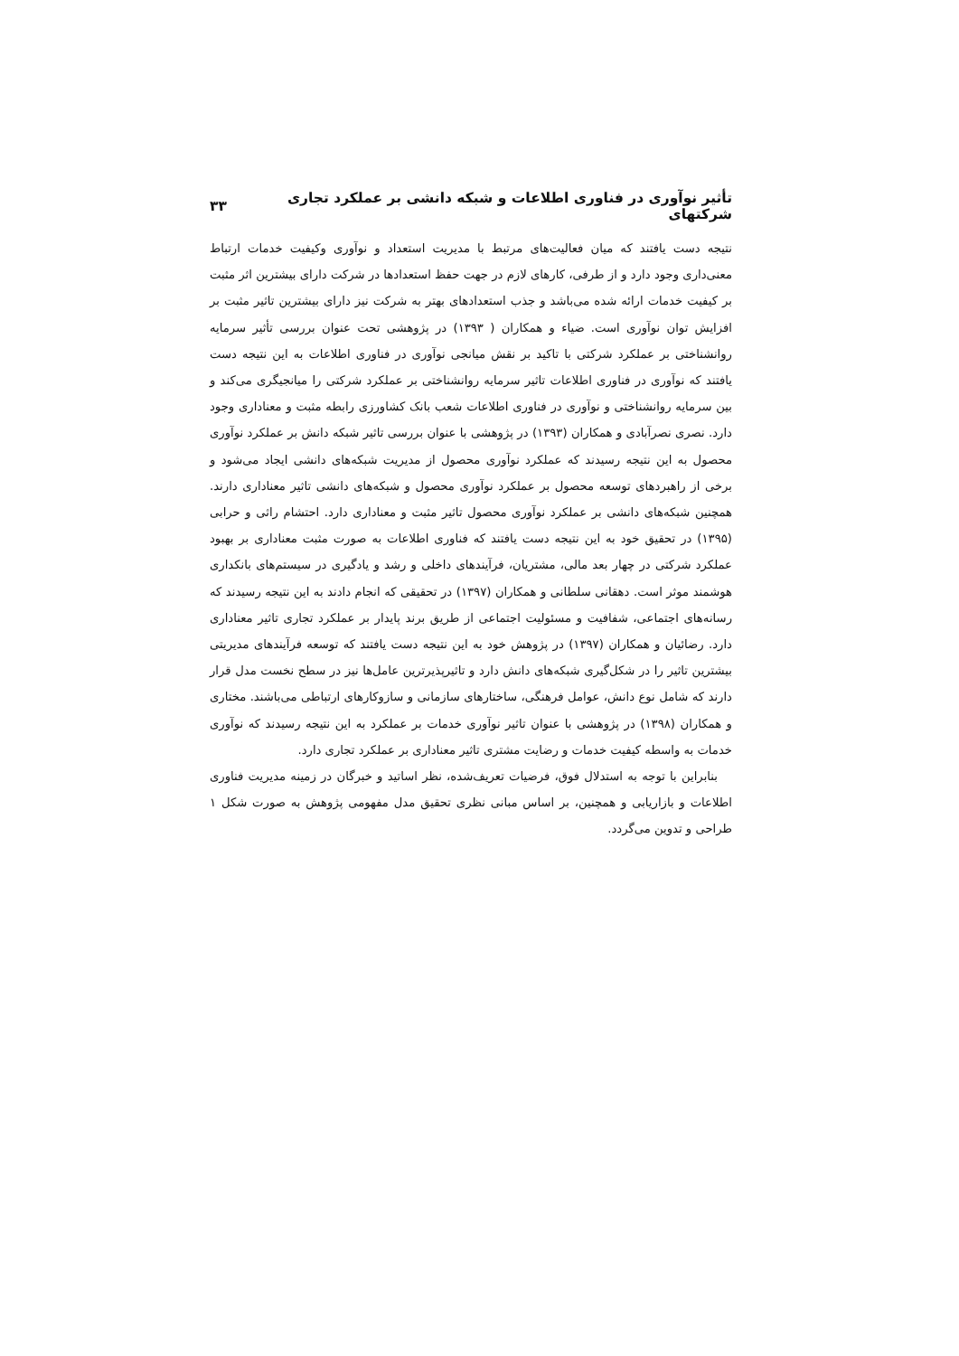تأثیر نوآوری در فناوری اطلاعات و شبکه دانشی بر عملکرد تجاری شرکتهای ۳۳
نتیجه دست یافتند که میان فعالیت‌های مرتبط با مدیریت استعداد و نوآوری وکیفیت خدمات ارتباط معنی‌داری وجود دارد و از طرفی، کارهای لازم در جهت حفظ استعدادها در شرکت دارای بیشترین اثر مثبت بر کیفیت خدمات ارائه شده می‌باشد و جذب استعدادهای بهتر به شرکت نیز دارای بیشترین تاثیر مثبت بر افزایش توان نوآوری است. ضیاء و همکاران ( ۱۳۹۳) در پژوهشی تحت عنوان بررسی تأثیر سرمایه روانشناختی بر عملکرد شرکتی با تاکید بر نقش میانجی نوآوری در فناوری اطلاعات به این نتیجه دست یافتند که نوآوری در فناوری اطلاعات تاثیر سرمایه روانشناختی بر عملکرد شرکتی را میانجیگری می‌کند و بین سرمایه روانشناختی و نوآوری در فناوری اطلاعات شعب بانک کشاورزی رابطه مثبت و معناداری وجود دارد. نصری نصرآبادی و همکاران (۱۳۹۳) در پژوهشی با عنوان بررسی تاثیر شبکه دانش بر عملکرد نوآوری محصول به این نتیجه رسیدند که عملکرد نوآوری محصول از مدیریت شبکه‌های دانشی ایجاد می‌شود و برخی از راهبردهای توسعه محصول بر عملکرد نوآوری محصول و شبکه‌های دانشی تاثیر معناداری دارند. همچنین شبکه‌های دانشی بر عملکرد نوآوری محصول تاثیر مثبت و معناداری دارد. احتشام راثی و حرابی (۱۳۹۵) در تحقیق خود به این نتیجه دست یافتند که فناوری اطلاعات به صورت مثبت معناداری بر بهبود عملکرد شرکتی در چهار بعد مالی، مشتریان، فرآیندهای داخلی و رشد و یادگیری در سیستم‌های بانکداری هوشمند موثر است. دهقانی سلطانی و همکاران (۱۳۹۷) در تحقیقی که انجام دادند به این نتیجه رسیدند که رسانه‌های اجتماعی، شفافیت و مسئولیت اجتماعی از طریق برند پایدار بر عملکرد تجاری تاثیر معناداری دارد. رضائیان و همکاران (۱۳۹۷) در پژوهش خود به این نتیجه دست یافتند که توسعه فرآیندهای مدیریتی بیشترین تاثیر را در شکل‌گیری شبکه‌های دانش دارد و تاثیرپذیرترین عامل‌ها نیز در سطح نخست مدل قرار دارند که شامل نوع دانش، عوامل فرهنگی، ساختارهای سازمانی و سازوکارهای ارتباطی می‌باشند. مختاری و همکاران (۱۳۹۸) در پژوهشی با عنوان تاثیر نوآوری خدمات بر عملکرد به این نتیجه رسیدند که نوآوری خدمات به واسطه کیفیت خدمات و رضایت مشتری تاثیر معناداری بر عملکرد تجاری دارد.
بنابراین با توجه به استدلال فوق، فرضیات تعریف‌شده، نظر اساتید و خبرگان در زمینه مدیریت فناوری اطلاعات و بازاریابی و همچنین، بر اساس مبانی نظری تحقیق مدل مفهومی پژوهش به صورت شکل ۱ طراحی و تدوین می‌گردد.